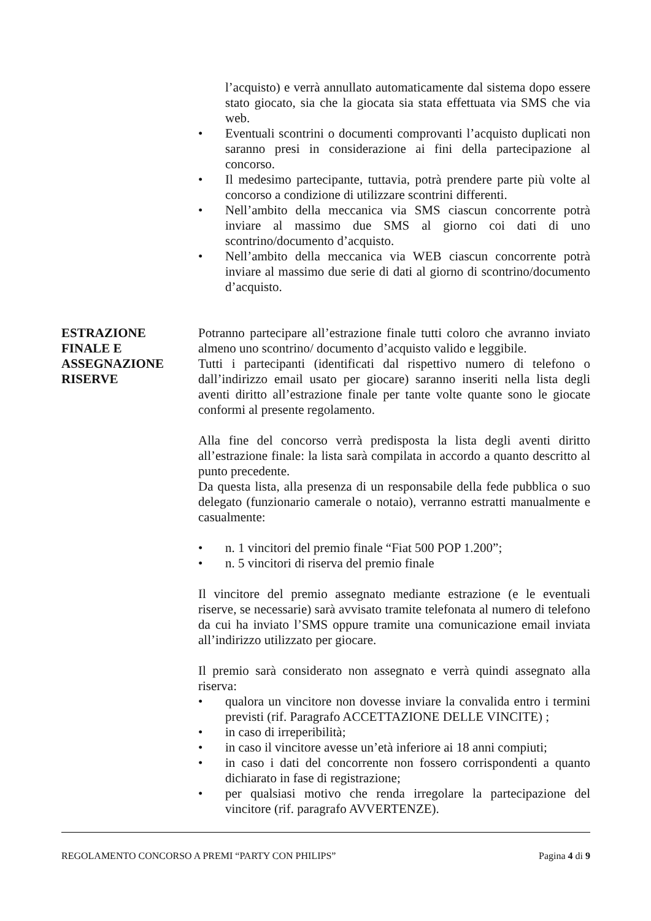l’acquisto) e verrà annullato automaticamente dal sistema dopo essere stato giocato, sia che la giocata sia stata effettuata via SMS che via web.
• Eventuali scontrini o documenti comprovanti l’acquisto duplicati non saranno presi in considerazione ai fini della partecipazione al concorso.
• Il medesimo partecipante, tuttavia, potrà prendere parte più volte al concorso a condizione di utilizzare scontrini differenti.
• Nell’ambito della meccanica via SMS ciascun concorrente potrà inviare al massimo due SMS al giorno coi dati di uno scontrino/documento d’acquisto.
• Nell’ambito della meccanica via WEB ciascun concorrente potrà inviare al massimo due serie di dati al giorno di scontrino/documento d’acquisto.
ESTRAZIONE
FINALE E
ASSEGNAZIONE
RISERVE
Potranno partecipare all’estrazione finale tutti coloro che avranno inviato almeno uno scontrino/ documento d’acquisto valido e leggibile.
Tutti i partecipanti (identificati dal rispettivo numero di telefono o dall’indirizzo email usato per giocare) saranno inseriti nella lista degli aventi diritto all’estrazione finale per tante volte quante sono le giocate conformi al presente regolamento.
Alla fine del concorso verrà predisposta la lista degli aventi diritto all’estrazione finale: la lista sarà compilata in accordo a quanto descritto al punto precedente.
Da questa lista, alla presenza di un responsabile della fede pubblica o suo delegato (funzionario camerale o notaio), verranno estratti manualmente e casualmente:
• n. 1 vincitori del premio finale “Fiat 500 POP 1.200”;
• n. 5 vincitori di riserva del premio finale
Il vincitore del premio assegnato mediante estrazione (e le eventuali riserve, se necessarie) sarà avvisato tramite telefonata al numero di telefono da cui ha inviato l’SMS oppure tramite una comunicazione email inviata all’indirizzo utilizzato per giocare.
Il premio sarà considerato non assegnato e verrà quindi assegnato alla riserva:
• qualora un vincitore non dovesse inviare la convalida entro i termini previsti (rif. Paragrafo ACCETTAZIONE DELLE VINCITE) ;
• in caso di irreperibilità;
• in caso il vincitore avesse un’età inferiore ai 18 anni compiuti;
• in caso i dati del concorrente non fossero corrispondenti a quanto dichiarato in fase di registrazione;
• per qualsiasi motivo che renda irregolare la partecipazione del vincitore (rif. paragrafo AVVERTENZE).
REGOLAMENTO CONCORSO A PREMI “PARTY CON PHILIPS” Pagina 4 di 9